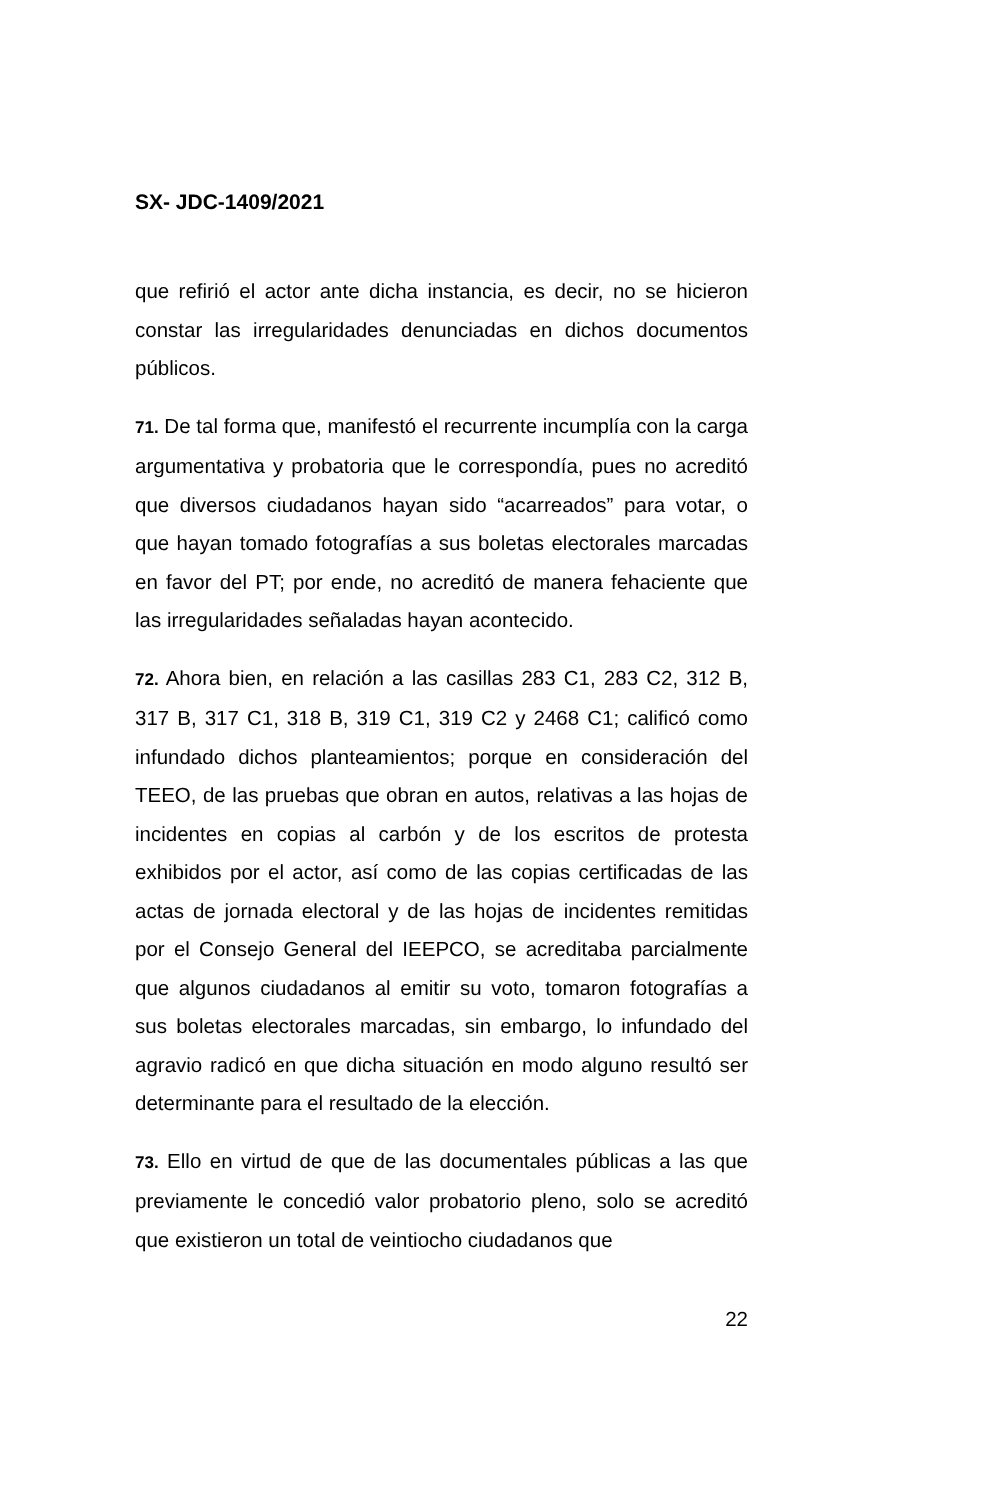SX- JDC-1409/2021
que refirió el actor ante dicha instancia, es decir, no se hicieron constar las irregularidades denunciadas en dichos documentos públicos.
71. De tal forma que, manifestó el recurrente incumplía con la carga argumentativa y probatoria que le correspondía, pues no acreditó que diversos ciudadanos hayan sido “acarreados” para votar, o que hayan tomado fotografías a sus boletas electorales marcadas en favor del PT; por ende, no acreditó de manera fehaciente que las irregularidades señaladas hayan acontecido.
72. Ahora bien, en relación a las casillas 283 C1, 283 C2, 312 B, 317 B, 317 C1, 318 B, 319 C1, 319 C2 y 2468 C1; calificó como infundado dichos planteamientos; porque en consideración del TEEO, de las pruebas que obran en autos, relativas a las hojas de incidentes en copias al carbón y de los escritos de protesta exhibidos por el actor, así como de las copias certificadas de las actas de jornada electoral y de las hojas de incidentes remitidas por el Consejo General del IEEPCO, se acreditaba parcialmente que algunos ciudadanos al emitir su voto, tomaron fotografías a sus boletas electorales marcadas, sin embargo, lo infundado del agravio radicó en que dicha situación en modo alguno resultó ser determinante para el resultado de la elección.
73. Ello en virtud de que de las documentales públicas a las que previamente le concedió valor probatorio pleno, solo se acreditó que existieron un total de veintiocho ciudadanos que
22